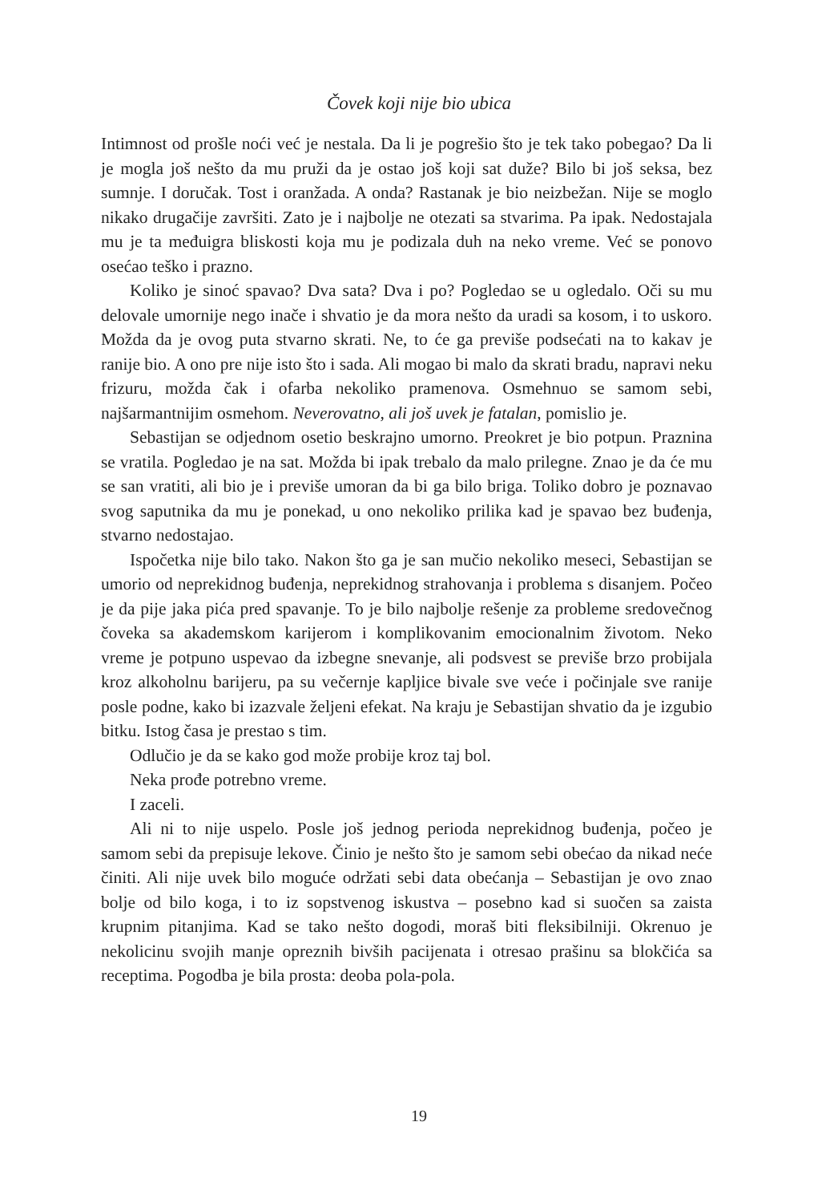Čovek koji nije bio ubica
Intimnost od prošle noći već je nestala. Da li je pogrešio što je tek tako pobegao? Da li je mogla još nešto da mu pruži da je ostao još koji sat duže? Bilo bi još seksa, bez sumnje. I doručak. Tost i oranžada. A onda? Rastanak je bio neizbežan. Nije se moglo nikako drugačije završiti. Zato je i najbolje ne otezati sa stvarima. Pa ipak. Nedostajala mu je ta međuigra bliskosti koja mu je podizala duh na neko vreme. Već se ponovo osećao teško i prazno.
Koliko je sinoć spavao? Dva sata? Dva i po? Pogledao se u ogledalo. Oči su mu delovale umornije nego inače i shvatio je da mora nešto da uradi sa kosom, i to uskoro. Možda da je ovog puta stvarno skrati. Ne, to će ga previše podsećati na to kakav je ranije bio. A ono pre nije isto što i sada. Ali mogao bi malo da skrati bradu, napravi neku frizuru, možda čak i ofarba nekoliko pramenova. Osmehnuo se samom sebi, najšarmantnijim osmehom. Neverovatno, ali još uvek je fatalan, pomislio je.
Sebastijan se odjednom osetio beskrajno umorno. Preokret je bio potpun. Praznina se vratila. Pogledao je na sat. Možda bi ipak trebalo da malo prilegne. Znao je da će mu se san vratiti, ali bio je i previše umoran da bi ga bilo briga. Toliko dobro je poznavao svog saputnika da mu je ponekad, u ono nekoliko prilika kad je spavao bez buđenja, stvarno nedostajao.
Ispočetka nije bilo tako. Nakon što ga je san mučio nekoliko meseci, Sebastijan se umorio od neprekidnog buđenja, neprekidnog strahovanja i problema s disanjem. Počeo je da pije jaka pića pred spavanje. To je bilo najbolje rešenje za probleme sredovečnog čoveka sa akademskom karijerom i komplikovanim emocionalnim životom. Neko vreme je potpuno uspevao da izbegne snevanje, ali podsvest se previše brzo probijala kroz alkoholnu barijeru, pa su večernje kapljice bivale sve veće i počinjale sve ranije posle podne, kako bi izazvale željeni efekat. Na kraju je Sebastijan shvatio da je izgubio bitku. Istog časa je prestao s tim.
Odlučio je da se kako god može probije kroz taj bol.
Neka prođe potrebno vreme.
I zaceli.
Ali ni to nije uspelo. Posle još jednog perioda neprekidnog buđenja, počeo je samom sebi da prepisuje lekove. Činio je nešto što je samom sebi obećao da nikad neće činiti. Ali nije uvek bilo moguće održati sebi data obećanja – Sebastijan je ovo znao bolje od bilo koga, i to iz sopstvenog iskustva – posebno kad si suočen sa zaista krupnim pitanjima. Kad se tako nešto dogodi, moraš biti fleksibilniji. Okrenuo je nekolicinu svojih manje opreznih bivših pacijenata i otresao prašinu sa blokčića sa receptima. Pogodba je bila prosta: deoba pola-pola.
19